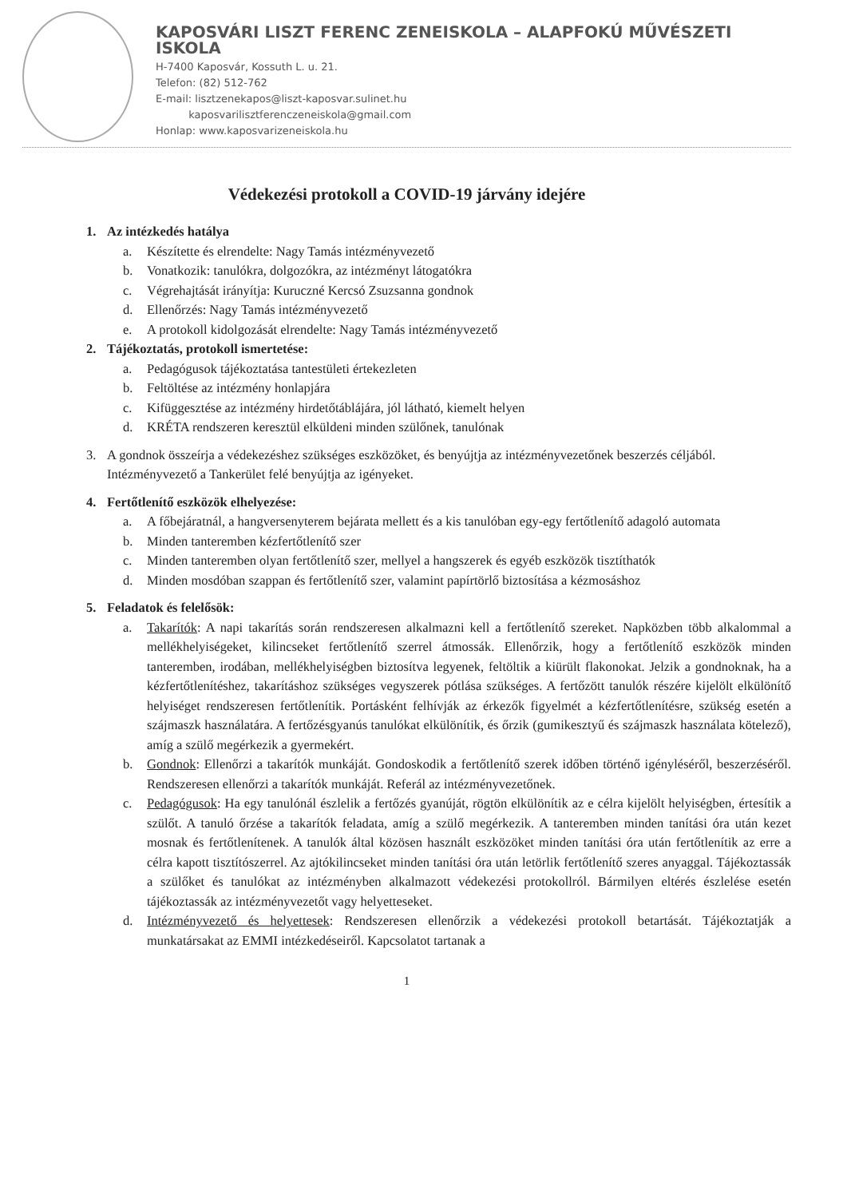KAPOSVÁRI LISZT FERENC ZENEISKOLA – ALAPFOKÚ MŰVÉSZETI ISKOLA
H-7400 Kaposvár, Kossuth L. u. 21.
Telefon: (82) 512-762
E-mail: lisztzenekapos@liszt-kaposvar.sulinet.hu
kaposvarilisztferenczeneiskola@gmail.com
Honlap: www.kaposvarizeneiskola.hu
Védekezési protokoll a COVID-19 járvány idejére
1. Az intézkedés hatálya
a. Készítette és elrendelte: Nagy Tamás intézményvezető
b. Vonatkozik: tanulókra, dolgozókra, az intézményt látogatókra
c. Végrehajtását irányítja: Kuruczné Kercsó Zsuzsanna gondnok
d. Ellenőrzés: Nagy Tamás intézményvezető
e. A protokoll kidolgozását elrendelte: Nagy Tamás intézményvezető
2. Tájékoztatás, protokoll ismertetése:
a. Pedagógusok tájékoztatása tantestületi értekezleten
b. Feltöltése az intézmény honlapjára
c. Kifüggesztése az intézmény hirdetőtáblájára, jól látható, kiemelt helyen
d. KRÉTA rendszeren keresztül elküldeni minden szülőnek, tanulónak
3. A gondnok összeírja a védekezéshez szükséges eszközöket, és benyújtja az intézményvezetőnek beszerzés céljából. Intézményvezető a Tankerület felé benyújtja az igényeket.
4. Fertőtlenítő eszközök elhelyezése:
a. A főbejáratnál, a hangversenyterem bejárata mellett és a kis tanulóban egy-egy fertőtlenítő adagoló automata
b. Minden tanteremben kézfertőtlenítő szer
c. Minden tanteremben olyan fertőtlenítő szer, mellyel a hangszerek és egyéb eszközök tisztíthatók
d. Minden mosdóban szappan és fertőtlenítő szer, valamint papírtörlő biztosítása a kézmosáshoz
5. Feladatok és felelősök:
a. Takarítók: A napi takarítás során rendszeresen alkalmazni kell a fertőtlenítő szereket. Napközben több alkalommal a mellékhelyiségeket, kilincseket fertőtlenítő szerrel átmossák. Ellenőrzik, hogy a fertőtlenítő eszközök minden tanteremben, irodában, mellékhelyiségben biztosítva legyenek, feltöltik a kiürült flakonokat. Jelzik a gondnoknak, ha a kézfertőtlenítéshez, takarításhoz szükséges vegyszerek pótlása szükséges. A fertőzött tanulók részére kijelölt elkülönítő helyiséget rendszeresen fertőtlenítik. Portásként felhívják az érkezők figyelmét a kézfertőtlenítésre, szükség esetén a szájmaszk használatára. A fertőzésgyanús tanulókat elkülönítik, és őrzik (gumikesztyű és szájmaszk használata kötelező), amíg a szülő megérkezik a gyermekért.
b. Gondnok: Ellenőrzi a takarítók munkáját. Gondoskodik a fertőtlenítő szerek időben történő igényléséről, beszerzéséről. Rendszeresen ellenőrzi a takarítók munkáját. Referál az intézményvezetőnek.
c. Pedagógusok: Ha egy tanulónál észlelik a fertőzés gyanúját, rögtön elkülönítik az e célra kijelölt helyiségben, értesítik a szülőt. A tanuló őrzése a takarítók feladata, amíg a szülő megérkezik. A tanteremben minden tanítási óra után kezet mosnak és fertőtlenítenek. A tanulók által közösen használt eszközöket minden tanítási óra után fertőtlenítik az erre a célra kapott tisztítószerrel. Az ajtókilincseket minden tanítási óra után letörlik fertőtlenítő szeres anyaggal. Tájékoztassák a szülőket és tanulókat az intézményben alkalmazott védekezési protokollról. Bármilyen eltérés észlelése esetén tájékoztassák az intézményvezetőt vagy helyetteseket.
d. Intézményvezető és helyettesek: Rendszeresen ellenőrzik a védekezési protokoll betartását. Tájékoztatják a munkatársakat az EMMI intézkedéseiről. Kapcsolatot tartanak a
1